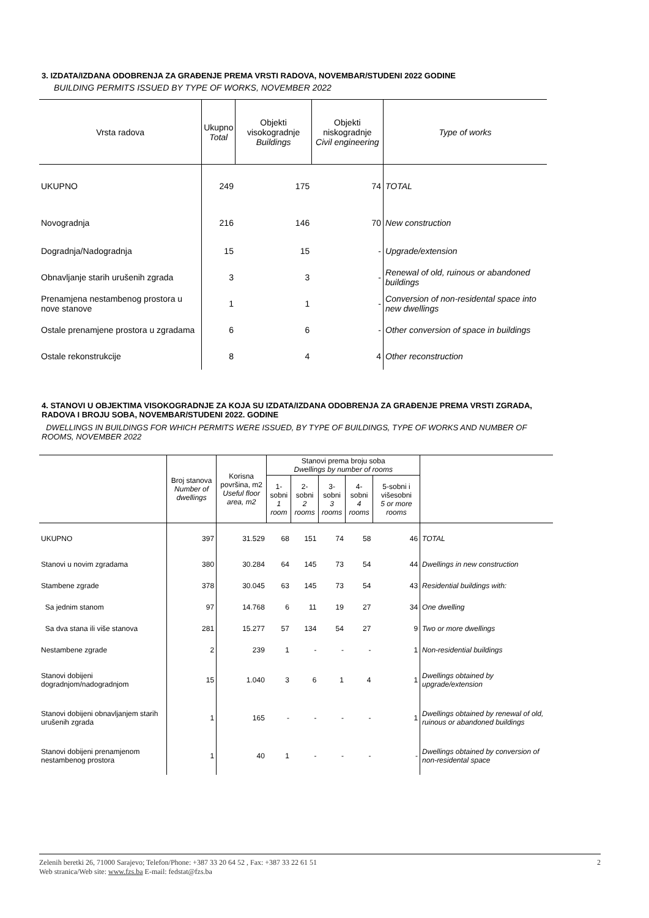3. IZDATA/IZDANA ODOBRENJA ZA GRAĐENJE PREMA VRSTI RADOVA, NOVEMBAR/STUDENI 2022 GODINE
BUILDING PERMITS ISSUED BY TYPE OF WORKS, NOVEMBER 2022
| Vrsta radova | Ukupno Total | Objekti visokogradnje Buildings | Objekti niskogradnje Civil engineering | Type of works |
| --- | --- | --- | --- | --- |
| UKUPNO | 249 | 175 | 74 | TOTAL |
| Novogradnja | 216 | 146 | 70 | New construction |
| Dogradnja/Nadogradnja | 15 | 15 | - | Upgrade/extension |
| Obnavljanje starih urušenih zgrada | 3 | 3 | - | Renewal of old, ruinous or abandoned buildings |
| Prenamjena nestambenog prostora u nove stanove | 1 | 1 | - | Conversion of non-residental space into new dwellings |
| Ostale prenamjene prostora u zgradama | 6 | 6 | - | Other conversion of space in buildings |
| Ostale rekonstrukcije | 8 | 4 | 4 | Other reconstruction |
4. STANOVI U OBJEKTIMA VISOKOGRADNJE ZA KOJA SU IZDATA/IZDANA ODOBRENJA ZA GRAĐENJE PREMA VRSTI ZGRADA, RADOVA I BROJU SOBA, NOVEMBAR/STUDENI 2022. GODINE
DWELLINGS IN BUILDINGS FOR WHICH PERMITS WERE ISSUED, BY TYPE OF BUILDINGS, TYPE OF WORKS AND NUMBER OF ROOMS, NOVEMBER 2022
| | Broj stanova Number of dwellings | Korisna površina, m2 Useful floor area, m2 | Stanovi prema broju soba Dwellings by number of rooms | | | | | |
| --- | --- | --- | --- | --- | --- | --- | --- | --- |
| | | | 1-sobni 1 room | 2-sobni 2 rooms | 3-sobni 3 rooms | 4-sobni 4 rooms | 5-sobni i višesobni 5 or more rooms | |
| UKUPNO | 397 | 31.529 | 68 | 151 | 74 | 58 | 46 | TOTAL |
| Stanovi u novim zgradama | 380 | 30.284 | 64 | 145 | 73 | 54 | 44 | Dwellings in new construction |
| Stambene zgrade | 378 | 30.045 | 63 | 145 | 73 | 54 | 43 | Residential buildings with: |
| Sa jednim stanom | 97 | 14.768 | 6 | 11 | 19 | 27 | 34 | One dwelling |
| Sa dva stana ili više stanova | 281 | 15.277 | 57 | 134 | 54 | 27 | 9 | Two or more dwellings |
| Nestambene zgrade | 2 | 239 | 1 | - | - | - | 1 | Non-residential buildings |
| Stanovi dobijeni dogradnjom/nadogradnjom | 15 | 1.040 | 3 | 6 | 1 | 4 | 1 | Dwellings obtained by upgrade/extension |
| Stanovi dobijeni obnavljanjem starih urušenih zgrada | 1 | 165 | - | - | - | - | 1 | Dwellings obtained by renewal of old, ruinous or abandoned buildings |
| Stanovi dobijeni prenamjenom nestambenog prostora | 1 | 40 | 1 | - | - | - | - | Dwellings obtained by conversion of non-residental space |
Zelenih beretki 26, 71000 Sarajevo; Telefon/Phone: +387 33 20 64 52 , Fax: +387 33 22 61 51 2
Web stranica/Web site: www.fzs.ba E-mail: fedstat@fzs.ba